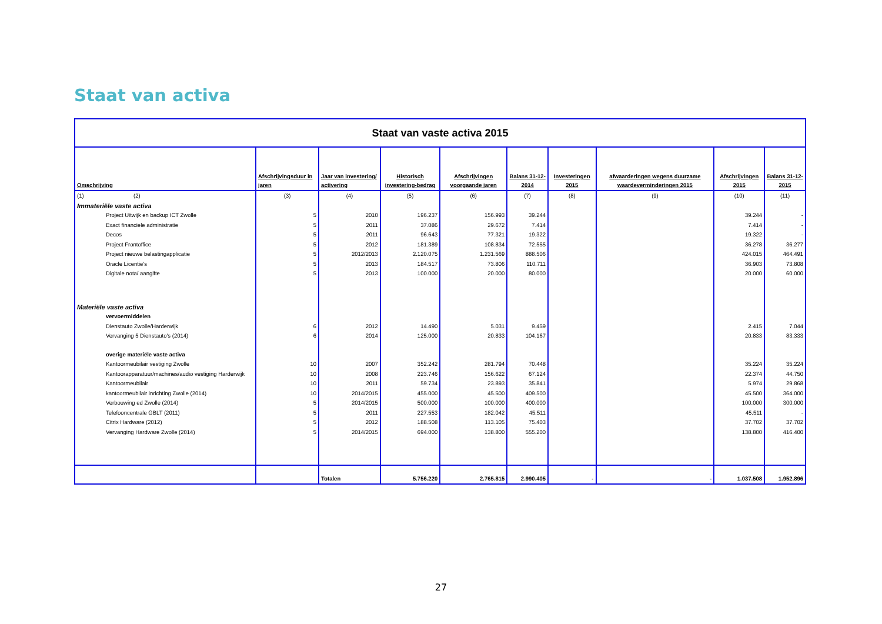Staat van activa
| Staat van vaste activa 2015 | | | | | | | | | |
| Omschrijving | Afschrijvingsduur in jaren | Jaar van investering/ activering | Historisch investering-bedrag | Afschrijvingen voorgaande jaren | Balans 31-12-2014 | Investeringen 2015 | afwaarderingen wegens duurzame waardeverminderingen 2015 | Afschrijvingen 2015 | Balans 31-12-2015 |
| (1) (2) | (3) | (4) | (5) | (6) | (7) | (8) | (9) | (10) | (11) |
| Immateriële vaste activa | | | | | | | | | |
| Project Uitwijk en backup ICT Zwolle | 5 | 2010 | 196.237 | 156.993 | 39.244 | | | 39.244 | - |
| Exact financiele administratie | 5 | 2011 | 37.086 | 29.672 | 7.414 | | | 7.414 | - |
| Decos | 5 | 2011 | 96.643 | 77.321 | 19.322 | | | 19.322 | - |
| Project Frontoffice | 5 | 2012 | 181.389 | 108.834 | 72.555 | | | 36.278 | 36.277 |
| Project nieuwe belastingapplicatie | 5 | 2012/2013 | 2.120.075 | 1.231.569 | 888.506 | | | 424.015 | 464.491 |
| Oracle Licentie's | 5 | 2013 | 184.517 | 73.806 | 110.711 | | | 36.903 | 73.808 |
| Digitale nota/ aangifte | 5 | 2013 | 100.000 | 20.000 | 80.000 | | | 20.000 | 60.000 |
| Materiële vaste activa | | | | | | | | | |
| vervoermiddelen | | | | | | | | | |
| Dienstauto Zwolle/Harderwijk | 6 | 2012 | 14.490 | 5.031 | 9.459 | | | 2.415 | 7.044 |
| Vervanging 5 Dienstauto's (2014) | 6 | 2014 | 125.000 | 20.833 | 104.167 | | | 20.833 | 83.333 |
| overige materiële vaste activa | | | | | | | | | |
| Kantoormeubilair vestiging Zwolle | 10 | 2007 | 352.242 | 281.794 | 70.448 | | | 35.224 | 35.224 |
| Kantoorapparatuur/machines/audio vestiging Harderwijk | 10 | 2008 | 223.746 | 156.622 | 67.124 | | | 22.374 | 44.750 |
| Kantoormeubilair | 10 | 2011 | 59.734 | 23.893 | 35.841 | | | 5.974 | 29.868 |
| kantoormeubilair inrichting Zwolle (2014) | 10 | 2014/2015 | 455.000 | 45.500 | 409.500 | | | 45.500 | 364.000 |
| Verbouwing ed Zwolle (2014) | 5 | 2014/2015 | 500.000 | 100.000 | 400.000 | | | 100.000 | 300.000 |
| Telefooncentrale GBLT (2011) | 5 | 2011 | 227.553 | 182.042 | 45.511 | | | 45.511 | - |
| Citrix Hardware (2012) | 5 | 2012 | 188.508 | 113.105 | 75.403 | | | 37.702 | 37.702 |
| Vervanging Hardware Zwolle (2014) | 5 | 2014/2015 | 694.000 | 138.800 | 555.200 | | | 138.800 | 416.400 |
| | | Totalen | 5.756.220 | 2.765.815 | 2.990.405 | - | - | 1.037.508 | 1.952.896 |
27